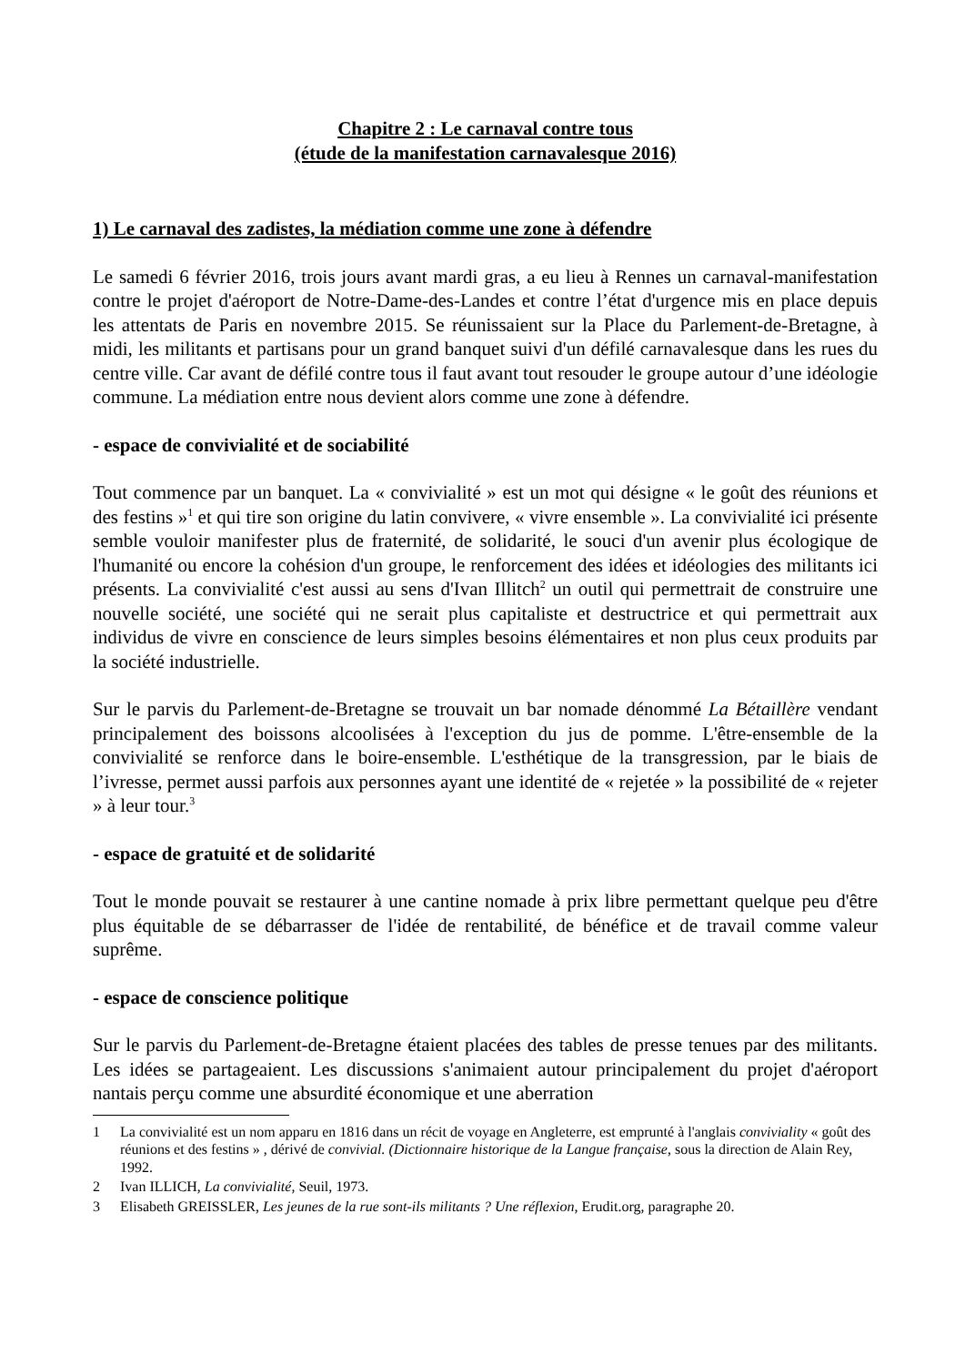Chapitre 2 : Le carnaval contre tous
(étude de la manifestation carnavalesque 2016)
1) Le carnaval des zadistes, la médiation comme une zone à défendre
Le samedi 6 février 2016, trois jours avant mardi gras, a eu lieu à Rennes un carnaval-manifestation contre le projet d'aéroport de Notre-Dame-des-Landes et contre l’état d'urgence mis en place depuis les attentats de Paris en novembre 2015. Se réunissaient sur la Place du Parlement-de-Bretagne, à midi, les militants et partisans pour un grand banquet suivi d'un défilé carnavalesque dans les rues du centre ville. Car avant de défilé contre tous il faut avant tout resouder le groupe autour d’une idéologie commune. La médiation entre nous devient alors comme une zone à défendre.
- espace de convivialité et de sociabilité
Tout commence par un banquet. La « convivialité » est un mot qui désigne « le goût des réunions et des festins »<sup>1</sup> et qui tire son origine du latin convivere, « vivre ensemble ». La convivialité ici présente semble vouloir manifester plus de fraternité, de solidarité, le souci d'un avenir plus écologique de l'humanité ou encore la cohésion d'un groupe, le renforcement des idées et idéologies des militants ici présents. La convivialité c'est aussi au sens d'Ivan Illitch<sup>2</sup> un outil qui permettrait de construire une nouvelle société, une société qui ne serait plus capitaliste et destructrice et qui permettrait aux individus de vivre en conscience de leurs simples besoins élémentaires et non plus ceux produits par la société industrielle.
Sur le parvis du Parlement-de-Bretagne se trouvait un bar nomade dénommé La Bétaillère vendant principalement des boissons alcoolisées à l'exception du jus de pomme. L'être-ensemble de la convivialité se renforce dans le boire-ensemble. L'esthétique de la transgression, par le biais de l’ivresse, permet aussi parfois aux personnes ayant une identité de « rejetée » la possibilité de « rejeter » à leur tour.<sup>3</sup>
- espace de gratuité et de solidarité
Tout le monde pouvait se restaurer à une cantine nomade à prix libre permettant quelque peu d'être plus équitable de se débarrasser de l'idée de rentabilité, de bénéfice et de travail comme valeur suprême.
- espace de conscience politique
Sur le parvis du Parlement-de-Bretagne étaient placées des tables de presse tenues par des militants. Les idées se partageaient. Les discussions s'animaient autour principalement du projet d'aéroport nantais perçu comme une absurdité économique et une aberration
1 La convivialité est un nom apparu en 1816 dans un récit de voyage en Angleterre, est emprunté à l'anglais conviviality « goût des réunions et des festins » , dérivé de convivial. (Dictionnaire historique de la Langue française, sous la direction de Alain Rey, 1992.
2 Ivan ILLICH, La convivialité, Seuil, 1973.
3 Elisabeth GREISSLER, Les jeunes de la rue sont-ils militants ? Une réflexion, Erudit.org, paragraphe 20.